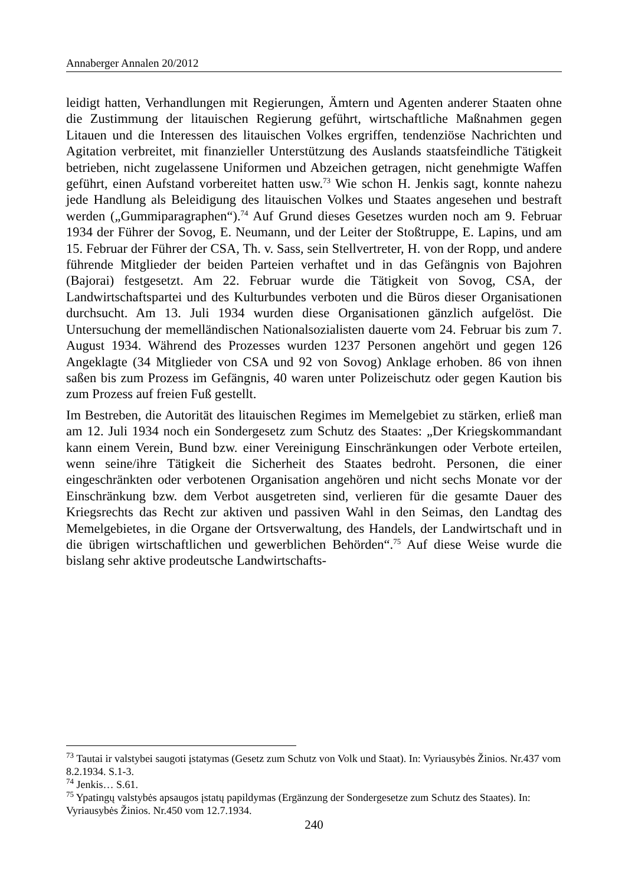Annaberger Annalen 20/2012
leidigt hatten, Verhandlungen mit Regierungen, Ämtern und Agenten anderer Staaten ohne die Zustimmung der litauischen Regierung geführt, wirtschaftliche Maßnahmen gegen Litauen und die Interessen des litauischen Volkes ergriffen, tendenziöse Nachrichten und Agitation verbreitet, mit finanzieller Unterstützung des Auslands staatsfeindliche Tätigkeit betrieben, nicht zugelassene Uniformen und Abzeichen getragen, nicht genehmigte Waffen geführt, einen Aufstand vorbereitet hatten usw.<sup>73</sup> Wie schon H. Jenkis sagt, konnte nahezu jede Handlung als Beleidigung des litauischen Volkes und Staates angesehen und bestraft werden („Gummiparagraphen“).<sup>74</sup> Auf Grund dieses Gesetzes wurden noch am 9. Februar 1934 der Führer der Sovog, E. Neumann, und der Leiter der Stoßtruppe, E. Lapins, und am 15. Februar der Führer der CSA, Th. v. Sass, sein Stellvertreter, H. von der Ropp, und andere führende Mitglieder der beiden Parteien verhaftet und in das Gefängnis von Bajohren (Bajorai) festgesetzt. Am 22. Februar wurde die Tätigkeit von Sovog, CSA, der Landwirtschaftspartei und des Kulturbundes verboten und die Büros dieser Organisationen durchsucht. Am 13. Juli 1934 wurden diese Organisationen gänzlich aufgelöst. Die Untersuchung der memelländischen Nationalsozialisten dauerte vom 24. Februar bis zum 7. August 1934. Während des Prozesses wurden 1237 Personen angehört und gegen 126 Angeklagte (34 Mitglieder von CSA und 92 von Sovog) Anklage erhoben. 86 von ihnen saßen bis zum Prozess im Gefängnis, 40 waren unter Polizeischutz oder gegen Kaution bis zum Prozess auf freien Fuß gestellt.
Im Bestreben, die Autorität des litauischen Regimes im Memelgebiet zu stärken, erließ man am 12. Juli 1934 noch ein Sondergesetz zum Schutz des Staates: „Der Kriegskommandant kann einem Verein, Bund bzw. einer Vereinigung Einschränkungen oder Verbote erteilen, wenn seine/ihre Tätigkeit die Sicherheit des Staates bedroht. Personen, die einer eingeschränkten oder verbotenen Organisation angehören und nicht sechs Monate vor der Einschränkung bzw. dem Verbot ausgetreten sind, verlieren für die gesamte Dauer des Kriegsrechts das Recht zur aktiven und passiven Wahl in den Seimas, den Landtag des Memelgebietes, in die Organe der Ortsverwaltung, des Handels, der Landwirtschaft und in die übrigen wirtschaftlichen und gewerblichen Behörden“.<sup>75</sup> Auf diese Weise wurde die bislang sehr aktive prodeutsche Landwirtschafts-
<sup>73</sup> Tautai ir valstybei saugoti įstatymas (Gesetz zum Schutz von Volk und Staat). In: Vyriausybės Žinios. Nr.437 vom 8.2.1934. S.1-3.
<sup>74</sup> Jenkis… S.61.
<sup>75</sup> Ypatingų valstybės apsaugos įstatų papildymas (Ergänzung der Sondergesetze zum Schutz des Staates). In: Vyriausybės Žinios. Nr.450 vom 12.7.1934.
240